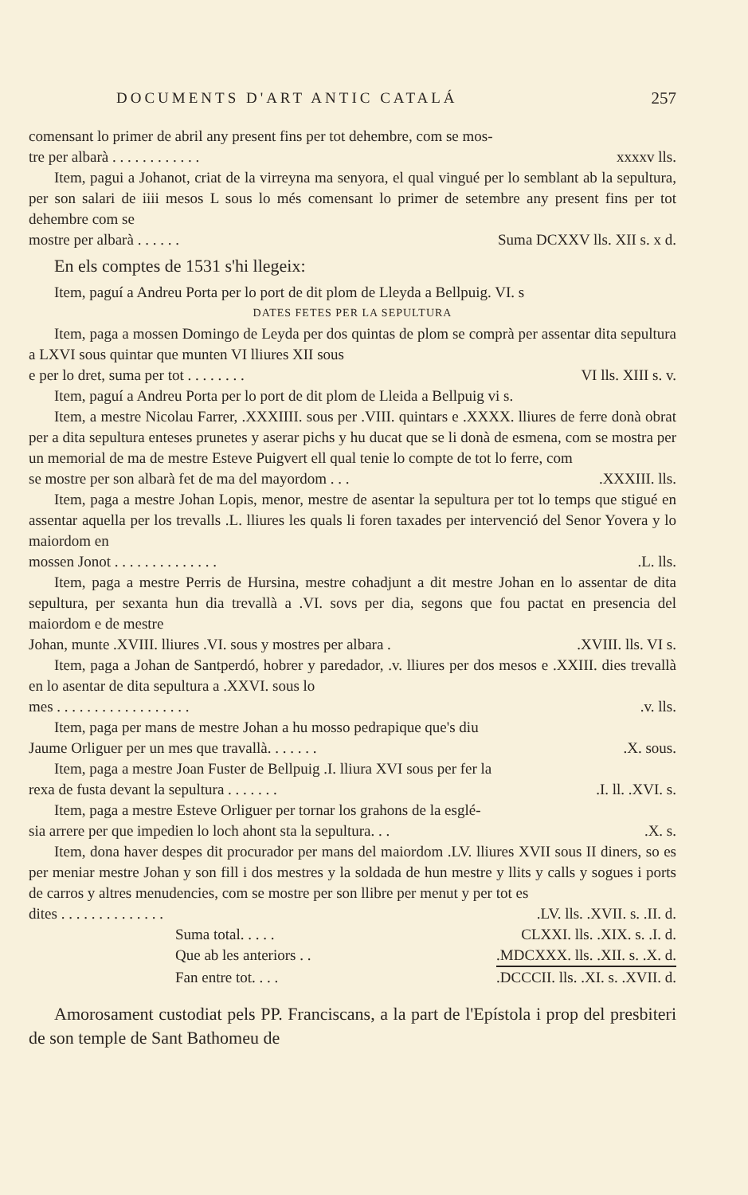DOCUMENTS D'ART ANTIC CATALÁ 257
comensant lo primer de abril any present fins per tot dehembre, com se mos-
tre per albarà . . . . . . . . . . . . xxxxv lls.
Item, pagui a Johanot, criat de la virreyna ma senyora, el qual vingué per lo semblant ab la sepultura, per son salari de iiii mesos L sous lo més comensant lo primer de setembre any present fins per tot dehembre com se
mostre per albarà . . . . . . Suma DCXXV lls. XII s. x d.
En els comptes de 1531 s'hi llegeix:
Item, paguí a Andreu Porta per lo port de dit plom de Lleyda a Bellpuig. VI. s
DATES FETES PER LA SEPULTURA
Item, paga a mossen Domingo de Leyda per dos quintas de plom se comprà per assentar dita sepultura a LXVI sous quintar que munten VI lliures XII sous
e per lo dret, suma per tot . . . . . . . . VI lls. XIII s. v.
Item, paguí a Andreu Porta per lo port de dit plom de Lleida a Bellpuig vi s.
Item, a mestre Nicolau Farrer, .XXXIIII. sous per .VIII. quintars e .XXXX. lliures de ferre donà obrat per a dita sepultura enteses prunetes y aserar pichs y hu ducat que se li donà de esmena, com se mostra per un memorial de ma de mestre Esteve Puigvert ell qual tenie lo compte de tot lo ferre, com
se mostre per son albarà fet de ma del mayordom . . ..XXXIII. lls.
Item, paga a mestre Johan Lopis, menor, mestre de asentar la sepultura per tot lo temps que stigué en assentar aquella per los trevalls .L. lliures les quals li foren taxades per intervenció del Senor Yovera y lo maiordom en
mossen Jonot . . . . . . . . . . . . . ..L. lls.
Item, paga a mestre Perris de Hursina, mestre cohadjunt a dit mestre Johan en lo assentar de dita sepultura, per sexanta hun dia trevallà a .VI. sovs per dia, segons que fou pactat en presencia del maiordom e de mestre
Johan, munte .XVIII. lliures .VI. sous y mostres per albara ..XVIII. lls. VI s.
Item, paga a Johan de Santperdó, hobrer y paredador, .v. lliures per dos mesos e .XXIII. dies trevallà en lo asentar de dita sepultura a .XXVI. sous lo
mes . . . . . . . . . . . . . . . . . ..v. lls.
Item, paga per mans de mestre Johan a hu mosso pedrapique que's diu
Jaume Orliguer per un mes que travallà. . . . . . ..X. sous.
Item, paga a mestre Joan Fuster de Bellpuig .I. lliura XVI sous per fer la
rexa de fusta devant la sepultura . . . . . . ..I. ll. .XVI. s.
Item, paga a mestre Esteve Orliguer per tornar los grahons de la esglé-
sia arrere per que impedien lo loch ahont sta la sepultura. . ..X. s.
Item, dona haver despes dit procurador per mans del maiordom .LV. lliures XVII sous II diners, so es per meniar mestre Johan y son fill i dos mestres y la soldada de hun mestre y llits y calls y sogues i ports de carros y altres menudencies, com se mostre per son llibre per menut y per tot es
dites . . . . . . . . . . . . . ..LV. lls. .XVII. s. .II. d.
Suma total. . . . . CLXXI. lls. .XIX. s. .I. d.
Que ab les anteriors . ..MDCXXX. lls. .XII. s. .X. d.
Fan entre tot. . . ..DCCCII. lls. .XI. s. .XVII. d.
Amorosament custodiat pels PP. Franciscans, a la part de l'Epístola i prop del presbiteri de son temple de Sant Bathomeu de